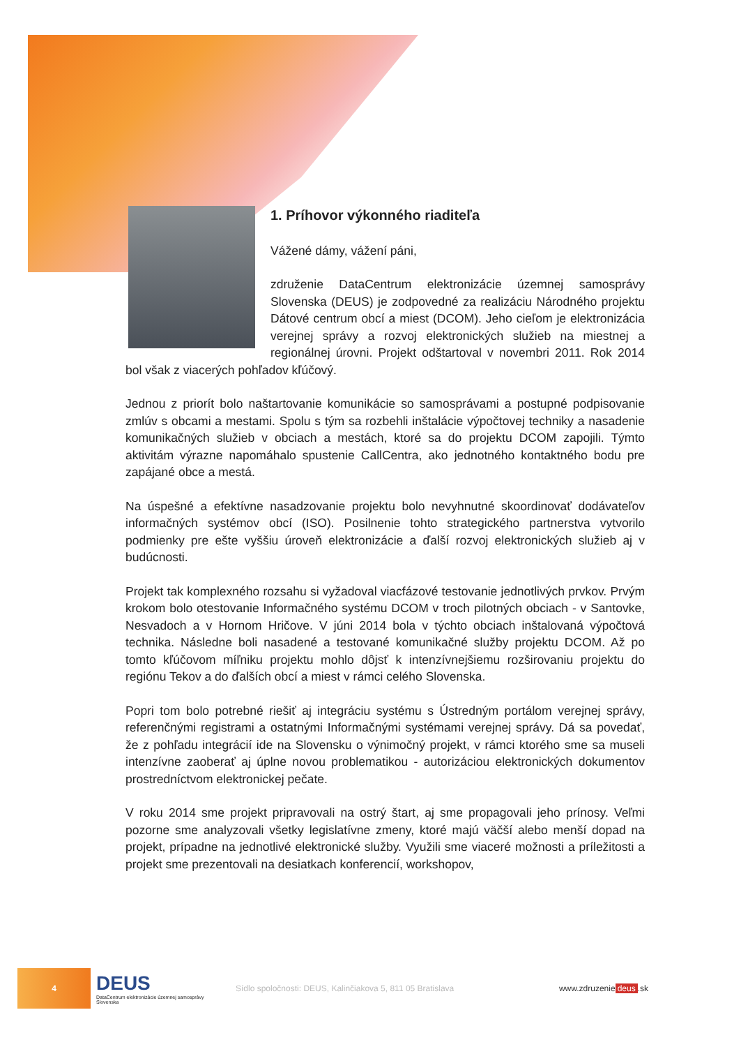1. Príhovor výkonného riaditeľa
Vážené dámy, vážení páni,
združenie DataCentrum elektronizácie územnej samosprávy Slovenska (DEUS) je zodpovedné za realizáciu Národného projektu Dátové centrum obcí a miest (DCOM). Jeho cieľom je elektronizácia verejnej správy a rozvoj elektronických služieb na miestnej a regionálnej úrovni. Projekt odštartoval v novembri 2011. Rok 2014 bol však z viacerých pohľadov kľúčový.
Jednou z priorít bolo naštartovanie komunikácie so samosprávami a postupné podpisovanie zmlúv s obcami a mestami. Spolu s tým sa rozbehli inštalácie výpočtovej techniky a nasadenie komunikačných služieb v obciach a mestách, ktoré sa do projektu DCOM zapojili. Týmto aktivitám výrazne napomáhalo spustenie CallCentra, ako jednotného kontaktného bodu pre zapájané obce a mestá.
Na úspešné a efektívne nasadzovanie projektu bolo nevyhnutné skoordinovať dodávateľov informačných systémov obcí (ISO). Posilnenie tohto strategického partnerstva vytvorilo podmienky pre ešte vyššiu úroveň elektronizácie a ďalší rozvoj elektronických služieb aj v budúcnosti.
Projekt tak komplexného rozsahu si vyžadoval viacfázové testovanie jednotlivých prvkov. Prvým krokom bolo otestovanie Informačného systému DCOM v troch pilotných obciach - v Santovke, Nesvadoch a v Hornom Hričove. V júni 2014 bola v týchto obciach inštalovaná výpočtová technika. Následne boli nasadené a testované komunikačné služby projektu DCOM. Až po tomto kľúčovom míľniku projektu mohlo dôjsť k intenzívnejšiemu rozširovaniu projektu do regiónu Tekov a do ďalších obcí a miest v rámci celého Slovenska.
Popri tom bolo potrebné riešiť aj integráciu systému s Ústredným portálom verejnej správy, referenčnými registrami a ostatnými Informačnými systémami verejnej správy. Dá sa povedať, že z pohľadu integrácií ide na Slovensku o výnimočný projekt, v rámci ktorého sme sa museli intenzívne zaoberať aj úplne novou problematikou - autorizáciou elektronických dokumentov prostredníctvom elektronickej pečate.
V roku 2014 sme projekt pripravovali na ostrý štart, aj sme propagovali jeho prínosy. Veľmi pozorne sme analyzovali všetky legislatívne zmeny, ktoré majú väčší alebo menší dopad na projekt, prípadne na jednotlivé elektronické služby. Využili sme viaceré možnosti a príležitosti a projekt sme prezentovali na desiatkach konferencií, workshopov,
4
DEUS
DataCentrum elektronizácie územnej samosprávy Slovenska
Sídlo spoločnosti: DEUS, Kalinčiakova 5, 811 05 Bratislava
www.zdruzenie deus.sk